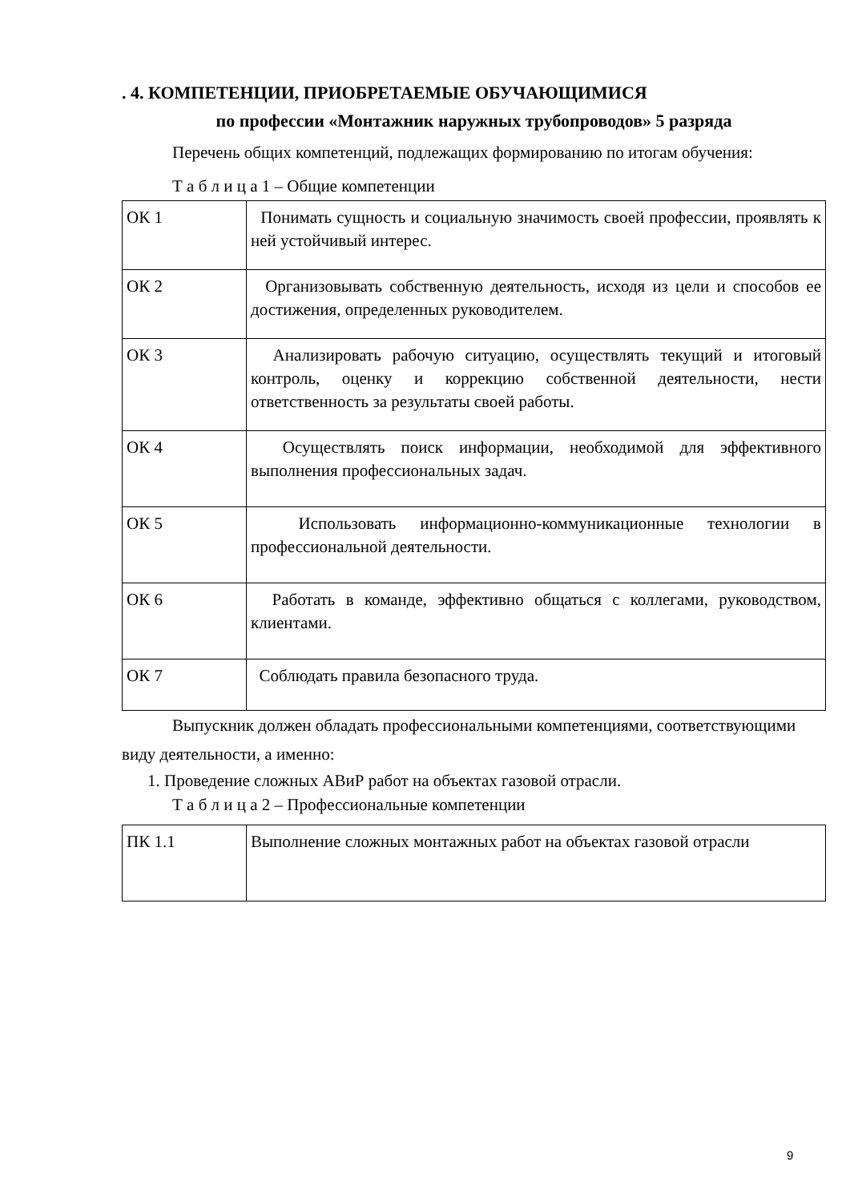. 4. КОМПЕТЕНЦИИ, ПРИОБРЕТАЕМЫЕ ОБУЧАЮЩИМИСЯ
по профессии «Монтажник наружных трубопроводов» 5 разряда
Перечень общих компетенций, подлежащих формированию по итогам обучения:
Т а б л и ц а 1 – Общие компетенции
| ОК 1 | Понимать сущность и социальную значимость своей профессии, проявлять к ней устойчивый интерес. |
| ОК 2 | Организовывать собственную деятельность, исходя из цели и способов ее достижения, определенных руководителем. |
| ОК 3 | Анализировать рабочую ситуацию, осуществлять текущий и итоговый контроль, оценку и коррекцию собственной деятельности, нести ответственность за результаты своей работы. |
| ОК 4 | Осуществлять поиск информации, необходимой для эффективного выполнения профессиональных задач. |
| ОК 5 | Использовать информационно-коммуникационные технологии в профессиональной деятельности. |
| ОК 6 | Работать в команде, эффективно общаться с коллегами, руководством, клиентами. |
| ОК 7 | Соблюдать правила безопасного труда. |
Выпускник должен обладать профессиональными компетенциями, соответствующими виду деятельности, а именно:
1. Проведение сложных АВиР работ на объектах газовой отрасли.
Т а б л и ц а 2 – Профессиональные компетенции
| ПК 1.1 | Выполнение сложных монтажных работ на объектах газовой отрасли |
9